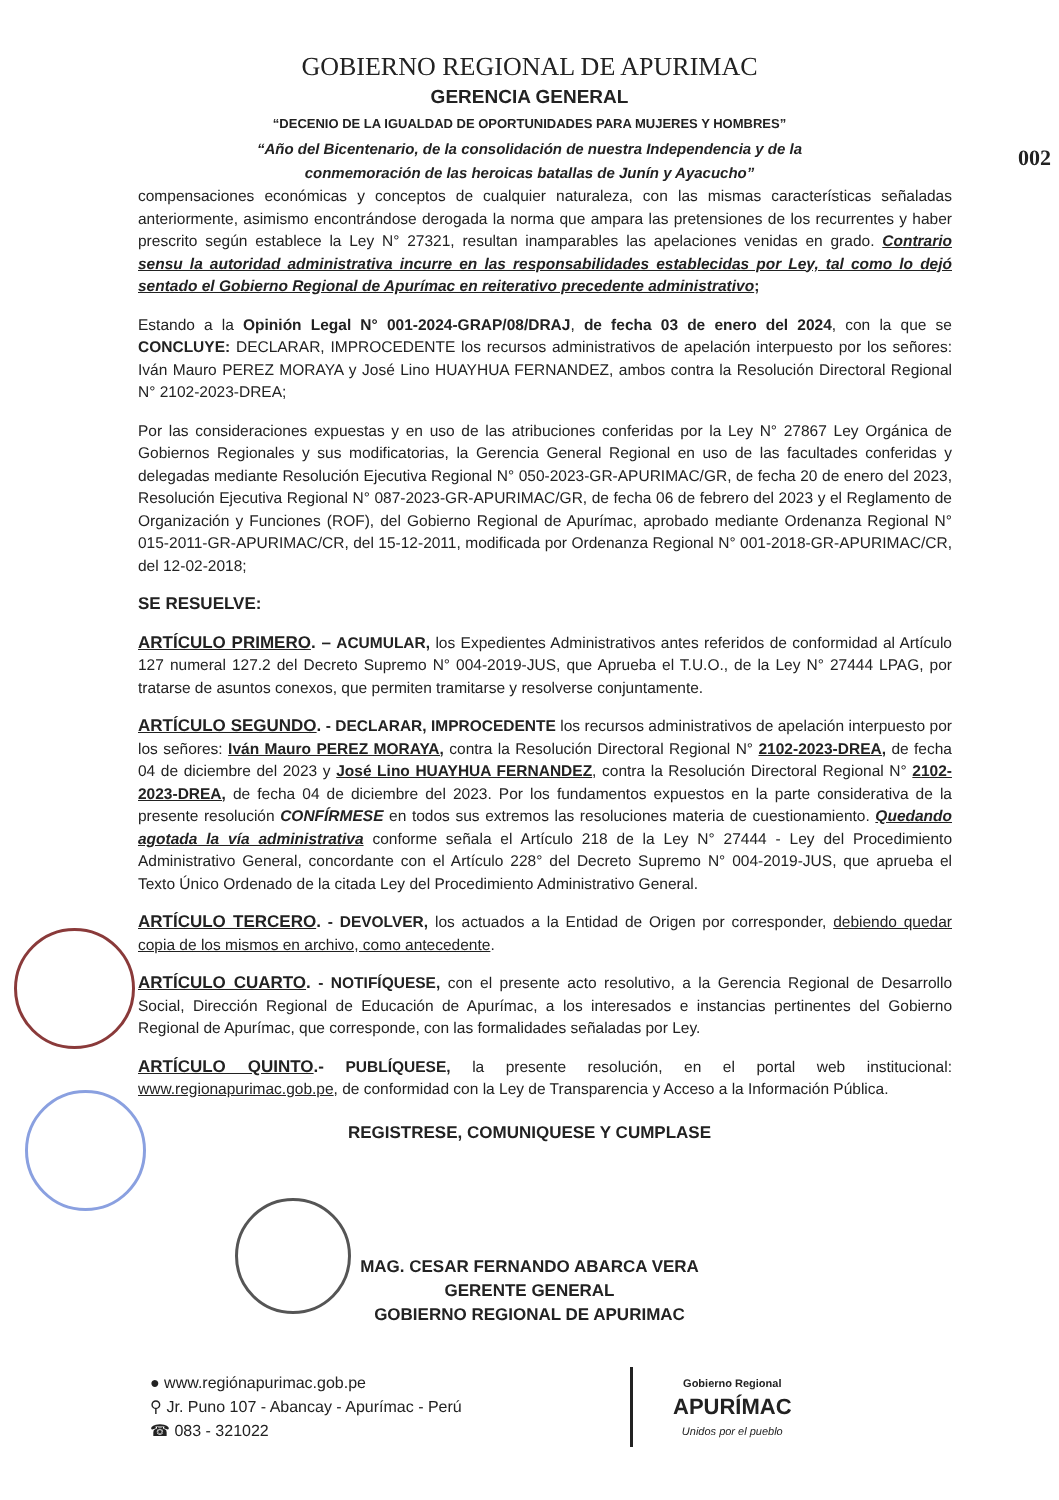002
GOBIERNO REGIONAL DE APURIMAC
GERENCIA GENERAL
“DECENIO DE LA IGUALDAD DE OPORTUNIDADES PARA MUJERES Y HOMBRES”
“Año del Bicentenario, de la consolidación de nuestra Independencia y de la
conmemoración de las heroicas batallas de Junín y Ayacucho”
compensaciones económicas y conceptos de cualquier naturaleza, con las mismas características señaladas anteriormente, asimismo encontrándose derogada la norma que ampara las pretensiones de los recurrentes y haber prescrito según establece la Ley N° 27321, resultan inamparables las apelaciones venidas en grado. Contrario sensu la autoridad administrativa incurre en las responsabilidades establecidas por Ley, tal como lo dejó sentado el Gobierno Regional de Apurímac en reiterativo precedente administrativo;
Estando a la Opinión Legal N° 001-2024-GRAP/08/DRAJ, de fecha 03 de enero del 2024, con la que se CONCLUYE: DECLARAR, IMPROCEDENTE los recursos administrativos de apelación interpuesto por los señores: Iván Mauro PEREZ MORAYA y José Lino HUAYHUA FERNANDEZ, ambos contra la Resolución Directoral Regional N° 2102-2023-DREA;
Por las consideraciones expuestas y en uso de las atribuciones conferidas por la Ley N° 27867 Ley Orgánica de Gobiernos Regionales y sus modificatorias, la Gerencia General Regional en uso de las facultades conferidas y delegadas mediante Resolución Ejecutiva Regional N° 050-2023-GR-APURIMAC/GR, de fecha 20 de enero del 2023, Resolución Ejecutiva Regional N° 087-2023-GR-APURIMAC/GR, de fecha 06 de febrero del 2023 y el Reglamento de Organización y Funciones (ROF), del Gobierno Regional de Apurímac, aprobado mediante Ordenanza Regional N° 015-2011-GR-APURIMAC/CR, del 15-12-2011, modificada por Ordenanza Regional N° 001-2018-GR-APURIMAC/CR, del 12-02-2018;
SE RESUELVE:
ARTÍCULO PRIMERO. – ACUMULAR, los Expedientes Administrativos antes referidos de conformidad al Artículo 127 numeral 127.2 del Decreto Supremo N° 004-2019-JUS, que Aprueba el T.U.O., de la Ley N° 27444 LPAG, por tratarse de asuntos conexos, que permiten tramitarse y resolverse conjuntamente.
ARTÍCULO SEGUNDO. - DECLARAR, IMPROCEDENTE los recursos administrativos de apelación interpuesto por los señores: Iván Mauro PEREZ MORAYA, contra la Resolución Directoral Regional N° 2102-2023-DREA, de fecha 04 de diciembre del 2023 y José Lino HUAYHUA FERNANDEZ, contra la Resolución Directoral Regional N° 2102-2023-DREA, de fecha 04 de diciembre del 2023. Por los fundamentos expuestos en la parte considerativa de la presente resolución CONFÍRMESE en todos sus extremos las resoluciones materia de cuestionamiento. Quedando agotada la vía administrativa conforme señala el Artículo 218 de la Ley N° 27444 - Ley del Procedimiento Administrativo General, concordante con el Artículo 228° del Decreto Supremo N° 004-2019-JUS, que aprueba el Texto Único Ordenado de la citada Ley del Procedimiento Administrativo General.
ARTÍCULO TERCERO. - DEVOLVER, los actuados a la Entidad de Origen por corresponder, debiendo quedar copia de los mismos en archivo, como antecedente.
ARTÍCULO CUARTO. - NOTIFÍQUESE, con el presente acto resolutivo, a la Gerencia Regional de Desarrollo Social, Dirección Regional de Educación de Apurímac, a los interesados e instancias pertinentes del Gobierno Regional de Apurímac, que corresponde, con las formalidades señaladas por Ley.
ARTÍCULO QUINTO.- PUBLÍQUESE, la presente resolución, en el portal web institucional: www.regionapurimac.gob.pe, de conformidad con la Ley de Transparencia y Acceso a la Información Pública.
REGISTRESE, COMUNIQUESE Y CUMPLASE
MAG. CESAR FERNANDO ABARCA VERA
GERENTE GENERAL
GOBIERNO REGIONAL DE APURIMAC
● www.regiónapurimac.gob.pe
⚲ Jr. Puno 107 - Abancay - Apurímac - Perú
☎ 083 - 321022
Gobierno Regional
APURÍMAC
Unidos por el pueblo